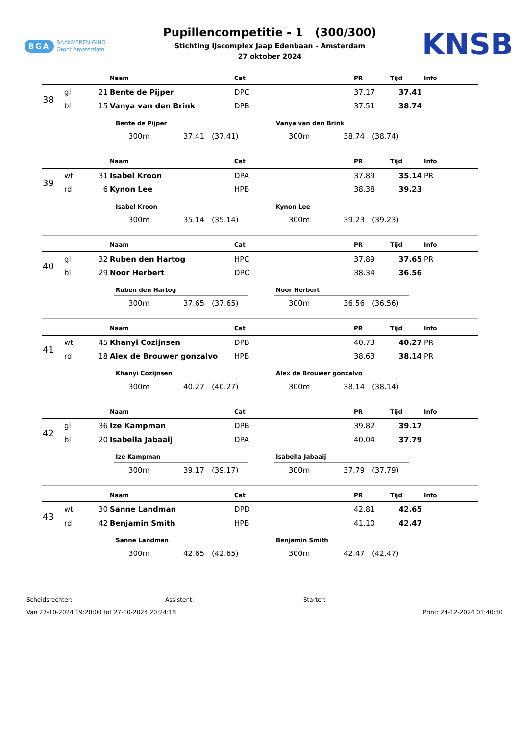BGA BAANVERENIGING
Groot Amsterdam
Pupillencompetitie - 1 (300/300)
Stichting IJscomplex Jaap Edenbaan - Amsterdam
27 oktober 2024
KNSB
| | | | Naam | Cat | PR | Tijd | Info |
| --- | --- | --- | --- | --- | --- | --- | --- |
| 38 | gl | 21 | Bente de Pijper | DPC | 37.17 | 37.41 | |
| | bl | 15 | Vanya van den Brink | DPB | 37.51 | 38.74 | |
Bente de Pijper
300m 37.41 (37.41)
Vanya van den Brink
300m 38.74 (38.74)
| | | | Naam | Cat | PR | Tijd | Info |
| --- | --- | --- | --- | --- | --- | --- | --- |
| 39 | wt | 31 | Isabel Kroon | DPA | 37.89 | 35.14 | PR |
| | rd | 6 | Kynon Lee | HPB | 38.38 | 39.23 | |
Isabel Kroon
300m 35.14 (35.14)
Kynon Lee
300m 39.23 (39.23)
| | | | Naam | Cat | PR | Tijd | Info |
| --- | --- | --- | --- | --- | --- | --- | --- |
| 40 | gl | 32 | Ruben den Hartog | HPC | 37.89 | 37.65 | PR |
| | bl | 29 | Noor Herbert | DPC | 38.34 | 36.56 | |
Ruben den Hartog
300m 37.65 (37.65)
Noor Herbert
300m 36.56 (36.56)
| | | | Naam | Cat | PR | Tijd | Info |
| --- | --- | --- | --- | --- | --- | --- | --- |
| 41 | wt | 45 | Khanyi Cozijnsen | DPB | 40.73 | 40.27 | PR |
| | rd | 18 | Alex de Brouwer gonzalvo | HPB | 38.63 | 38.14 | PR |
Khanyi Cozijnsen
300m 40.27 (40.27)
Alex de Brouwer gonzalvo
300m 38.14 (38.14)
| | | | Naam | Cat | PR | Tijd | Info |
| --- | --- | --- | --- | --- | --- | --- | --- |
| 42 | gl | 36 | Ize Kampman | DPB | 39.82 | 39.17 | |
| | bl | 20 | Isabella Jabaaij | DPA | 40.04 | 37.79 | |
Ize Kampman
300m 39.17 (39.17)
Isabella Jabaaij
300m 37.79 (37.79)
| | | | Naam | Cat | PR | Tijd | Info |
| --- | --- | --- | --- | --- | --- | --- | --- |
| 43 | wt | 30 | Sanne Landman | DPD | 42.81 | 42.65 | |
| | rd | 42 | Benjamin Smith | HPB | 41.10 | 42.47 | |
Sanne Landman
300m 42.65 (42.65)
Benjamin Smith
300m 42.47 (42.47)
Scheidsrechter: Assistent: Starter:
Van 27-10-2024 19:20:00 tot 27-10-2024 20:24:18 Print: 24-12-2024 01:40:30